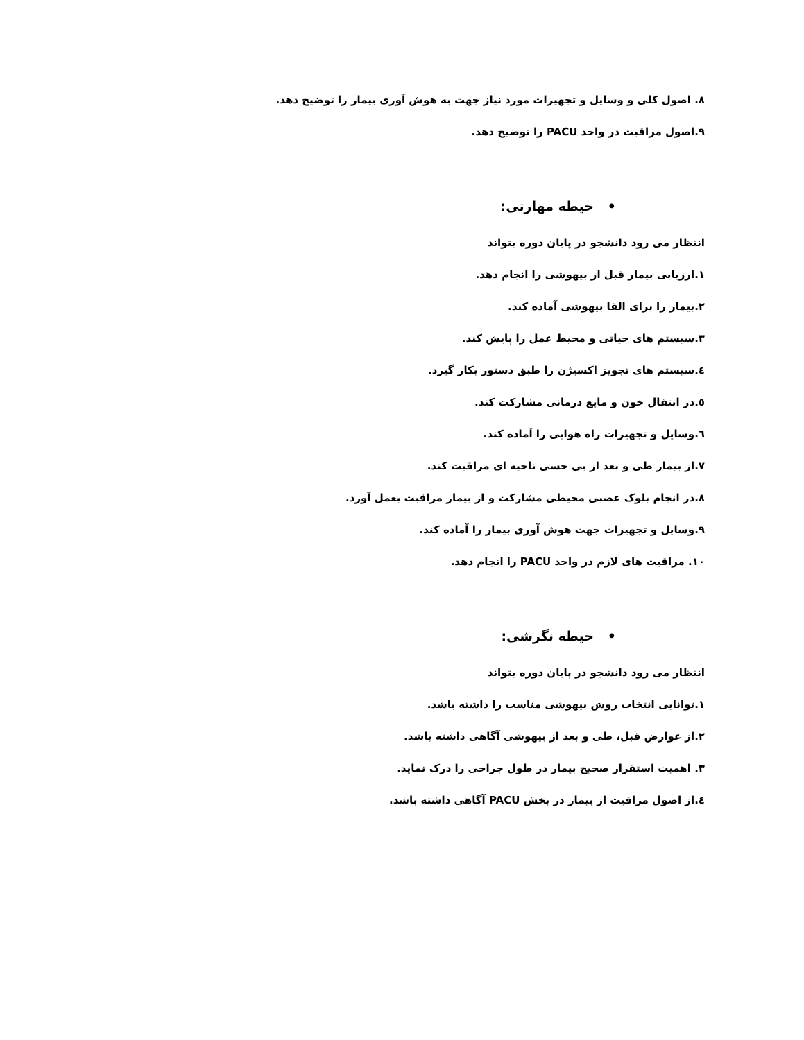۸. اصول کلی و وسایل و تجهیزات مورد نیاز جهت به هوش آوری بیمار را توضیح دهد.
۹.اصول مراقبت در واحد PACU را توضیح دهد.
• حیطه مهارتی:
انتظار می رود دانشجو در پایان دوره بتواند
۱.ارزیابی بیمار قبل از بیهوشی را انجام دهد.
۲.بیمار را برای القا بیهوشی آماده کند.
۳.سیستم های حیاتی و محیط عمل را پایش کند.
٤.سیستم های تجویز اکسیژن را طبق دستور بکار گیرد.
٥.در انتقال خون و مایع درمانی مشارکت کند.
٦.وسایل و تجهیزات راه هوایی را آماده کند.
۷.از بیمار طی و بعد از بی حسی ناحیه ای مراقبت کند.
۸.در انجام بلوک عصبی محیطی مشارکت و از بیمار مراقبت بعمل آورد.
۹.وسایل و تجهیزات جهت هوش آوری بیمار را آماده کند.
۱۰. مراقبت های لازم در واحد PACU را انجام دهد.
• حیطه نگرشی:
انتظار می رود دانشجو در پایان دوره بتواند
۱.توانایی انتخاب روش بیهوشی مناسب را داشته باشد.
۲.از عوارض قبل، طی و بعد از بیهوشی آگاهی داشته باشد.
۳. اهمیت استقرار صحیح بیمار در طول جراحی را درک نماید.
٤.از اصول مراقبت از بیمار در بخش PACU آگاهی داشته باشد.